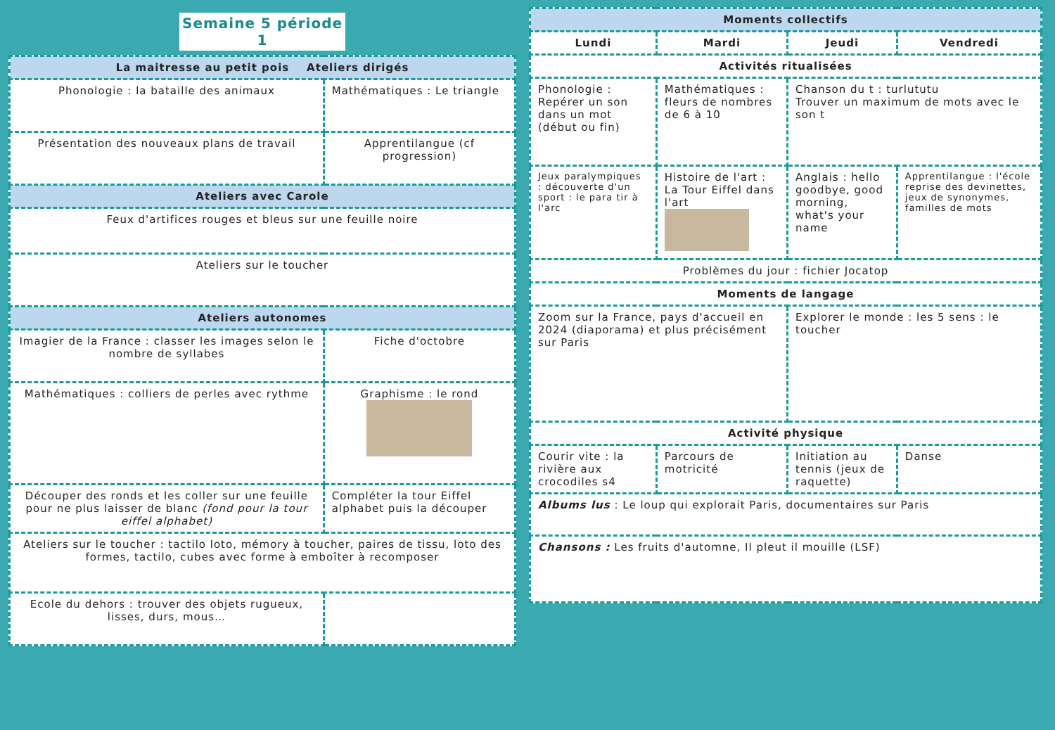Semaine 5 période 1
| La maitresse au petit pois Ateliers dirigés | |
| --- | --- |
| Phonologie : la bataille des animaux | Mathématiques : Le triangle |
| Présentation des nouveaux plans de travail | Apprentilangue (cf progression) |
| Ateliers avec Carole | |
| Feux d'artifices rouges et bleus sur une feuille noire | |
| Ateliers sur le toucher | |
| Ateliers autonomes | |
| Imagier de la France : classer les images selon le nombre de syllabes | Fiche d'octobre |
| Mathématiques : colliers de perles avec rythme | Graphisme : le rond |
| Découper des ronds et les coller sur une feuille pour ne plus laisser de blanc (fond pour la tour eiffel alphabet) | Compléter la tour Eiffel alphabet puis la découper |
| Ateliers sur le toucher : tactilo loto, mémory à toucher, paires de tissu, loto des formes, tactilo, cubes avec forme à emboîter à recomposer | |
| Ecole du dehors : trouver des objets rugueux, lisses, durs, mous… | |
| Moments collectifs | | | |
| --- | --- | --- | --- |
| Lundi | Mardi | Jeudi | Vendredi |
| Activités ritualisées | | | |
| Phonologie : Repérer un son dans un mot (début ou fin) | Mathématiques : fleurs de nombres de 6 à 10 | Chanson du t : turlututu Trouver un maximum de mots avec le son t | |
| Jeux paralympiques : découverte d'un sport : le para tir à l'arc | Histoire de l'art : La Tour Eiffel dans l'art | Anglais : hello goodbye, good morning, what's your name | Apprentilangue : l'école reprise des devinettes, jeux de synonymes, familles de mots |
| Problèmes du jour : fichier Jocatop | | | |
| Moments de langage | | | |
| Zoom sur la France, pays d'accueil en 2024 (diaporama) et plus précisément sur Paris | | Explorer le monde : les 5 sens : le toucher | |
| Activité physique | | | |
| Courir vite : la rivière aux crocodiles s4 | Parcours de motricité | Initiation au tennis (jeux de raquette) | Danse |
| Albums lus : Le loup qui explorait Paris, documentaires sur Paris | | | |
| Chansons : Les fruits d'automne, Il pleut il mouille (LSF) | | | |